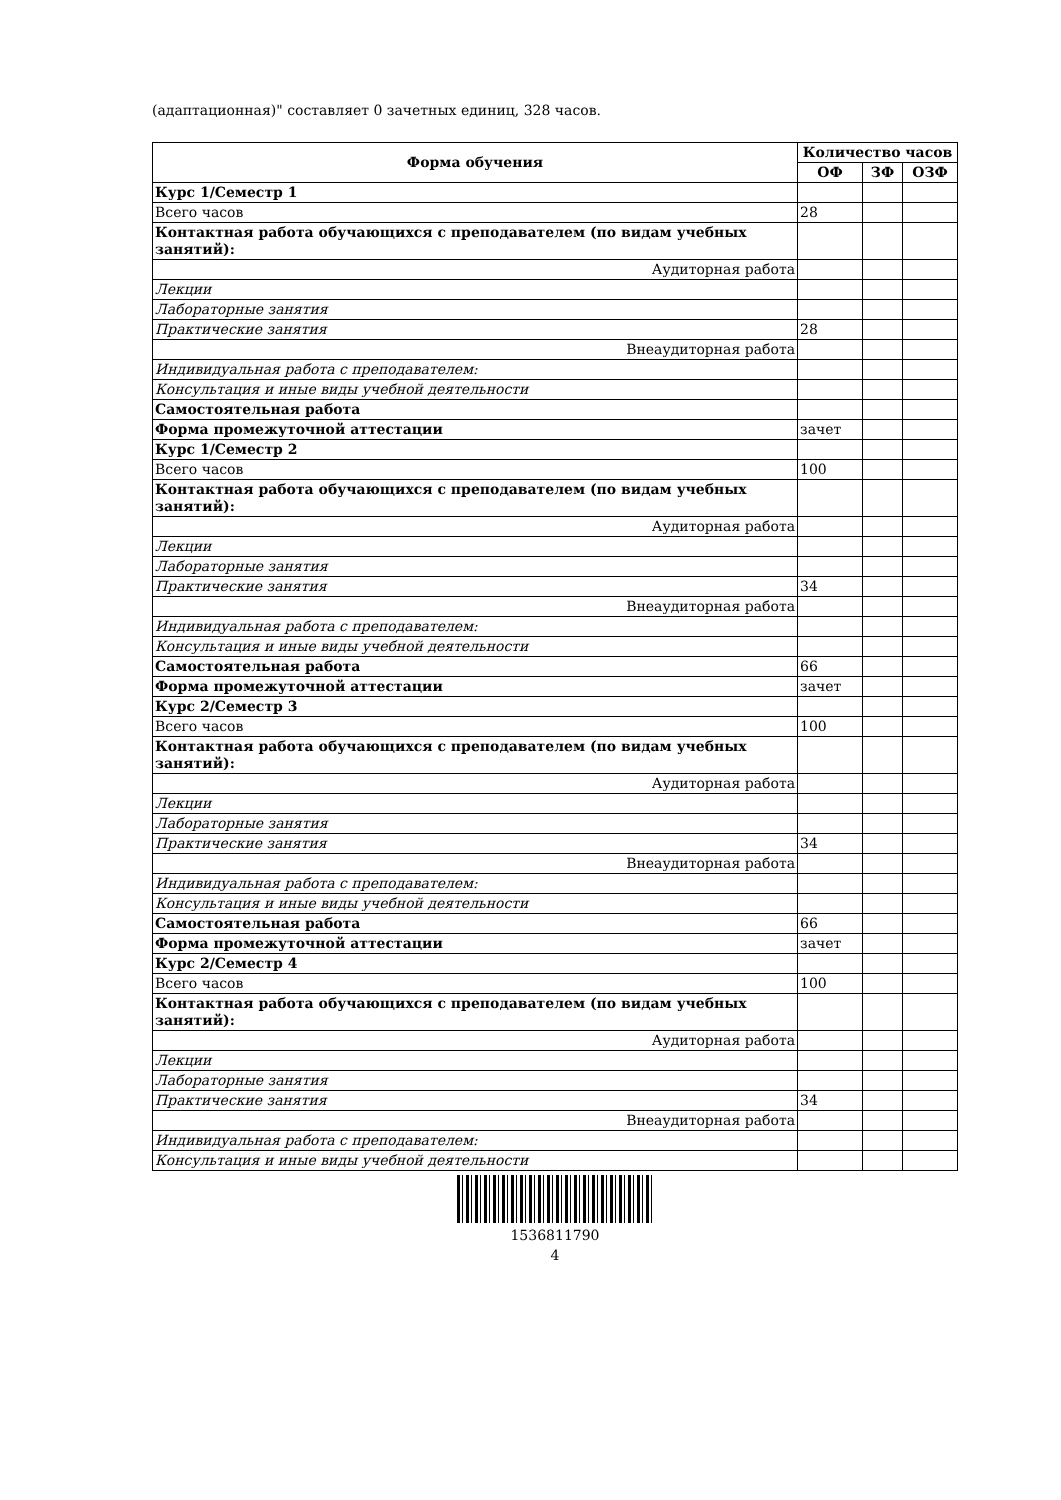(адаптационная)" составляет 0 зачетных единиц, 328 часов.
| Форма обучения | Количество часов | | |
| --- | --- | --- | --- |
| | ОФ | ЗФ | ОЗФ |
| Курс 1/Семестр 1 | | | |
| Всего часов | 28 | | |
| Контактная работа обучающихся с преподавателем (по видам учебных занятий): | | | |
| Аудиторная работа | | | |
| Лекции | | | |
| Лабораторные занятия | | | |
| Практические занятия | 28 | | |
| Внеаудиторная работа | | | |
| Индивидуальная работа с преподавателем: | | | |
| Консультация и иные виды учебной деятельности | | | |
| Самостоятельная работа | | | |
| Форма промежуточной аттестации | зачет | | |
| Курс 1/Семестр 2 | | | |
| Всего часов | 100 | | |
| Контактная работа обучающихся с преподавателем (по видам учебных занятий): | | | |
| Аудиторная работа | | | |
| Лекции | | | |
| Лабораторные занятия | | | |
| Практические занятия | 34 | | |
| Внеаудиторная работа | | | |
| Индивидуальная работа с преподавателем: | | | |
| Консультация и иные виды учебной деятельности | | | |
| Самостоятельная работа | 66 | | |
| Форма промежуточной аттестации | зачет | | |
| Курс 2/Семестр 3 | | | |
| Всего часов | 100 | | |
| Контактная работа обучающихся с преподавателем (по видам учебных занятий): | | | |
| Аудиторная работа | | | |
| Лекции | | | |
| Лабораторные занятия | | | |
| Практические занятия | 34 | | |
| Внеаудиторная работа | | | |
| Индивидуальная работа с преподавателем: | | | |
| Консультация и иные виды учебной деятельности | | | |
| Самостоятельная работа | 66 | | |
| Форма промежуточной аттестации | зачет | | |
| Курс 2/Семестр 4 | | | |
| Всего часов | 100 | | |
| Контактная работа обучающихся с преподавателем (по видам учебных занятий): | | | |
| Аудиторная работа | | | |
| Лекции | | | |
| Лабораторные занятия | | | |
| Практические занятия | 34 | | |
| Внеаудиторная работа | | | |
| Индивидуальная работа с преподавателем: | | | |
| Консультация и иные виды учебной деятельности | | | |
1536811790
4